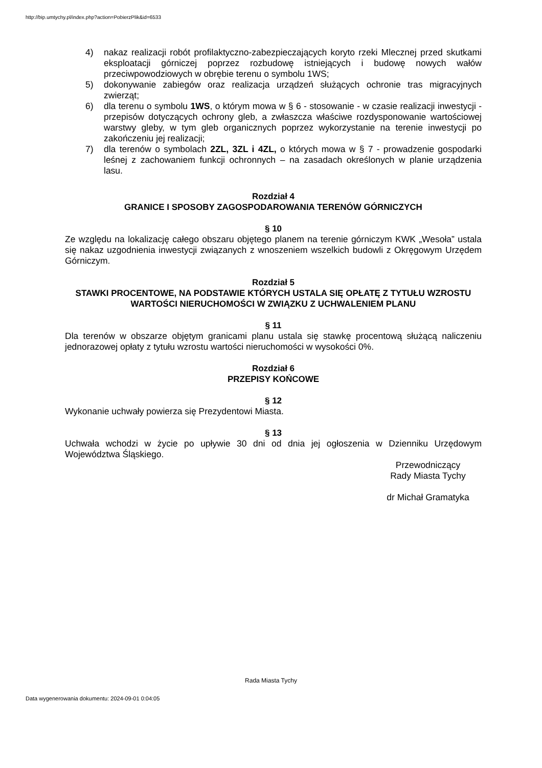http://bip.umtychy.pl/index.php?action=PobierzPlik&id=6533
4) nakaz realizacji robót profilaktyczno-zabezpieczających koryto rzeki Mlecznej przed skutkami eksploatacji górniczej poprzez rozbudowę istniejących i budowę nowych wałów przeciwpowodziowych w obrębie terenu o symbolu 1WS;
5) dokonywanie zabiegów oraz realizacja urządzeń służących ochronie tras migracyjnych zwierząt;
6) dla terenu o symbolu 1WS, o którym mowa w § 6 - stosowanie - w czasie realizacji inwestycji - przepisów dotyczących ochrony gleb, a zwłaszcza właściwe rozdysponowanie wartościowej warstwy gleby, w tym gleb organicznych poprzez wykorzystanie na terenie inwestycji po zakończeniu jej realizacji;
7) dla terenów o symbolach 2ZL, 3ZL i 4ZL, o których mowa w § 7 - prowadzenie gospodarki leśnej z zachowaniem funkcji ochronnych – na zasadach określonych w planie urządzenia lasu.
Rozdział 4
GRANICE I SPOSOBY ZAGOSPODAROWANIA TERENÓW GÓRNICZYCH
§ 10
Ze względu na lokalizację całego obszaru objętego planem na terenie górniczym KWK „Wesoła” ustala się nakaz uzgodnienia inwestycji związanych z wnoszeniem wszelkich budowli z Okręgowym Urzędem Górniczym.
Rozdział 5
STAWKI PROCENTOWE, NA PODSTAWIE KTÓRYCH USTALA SIĘ OPŁATĘ Z TYTUŁU WZROSTU WARTOŚCI NIERUCHOMOŚCI W ZWIĄZKU Z UCHWALENIEM PLANU
§ 11
Dla terenów w obszarze objętym granicami planu ustala się stawkę procentową służącą naliczeniu jednorazowej opłaty z tytułu wzrostu wartości nieruchomości w wysokości 0%.
Rozdział 6
PRZEPISY KOŃCOWE
§ 12
Wykonanie uchwały powierza się Prezydentowi Miasta.
§ 13
Uchwała wchodzi w życie po upływie 30 dni od dnia jej ogłoszenia w Dzienniku Urzędowym Województwa Śląskiego.
Przewodniczący
Rady Miasta Tychy
dr Michał Gramatyka
Rada Miasta Tychy
Data wygenerowania dokumentu: 2024-09-01 0:04:05